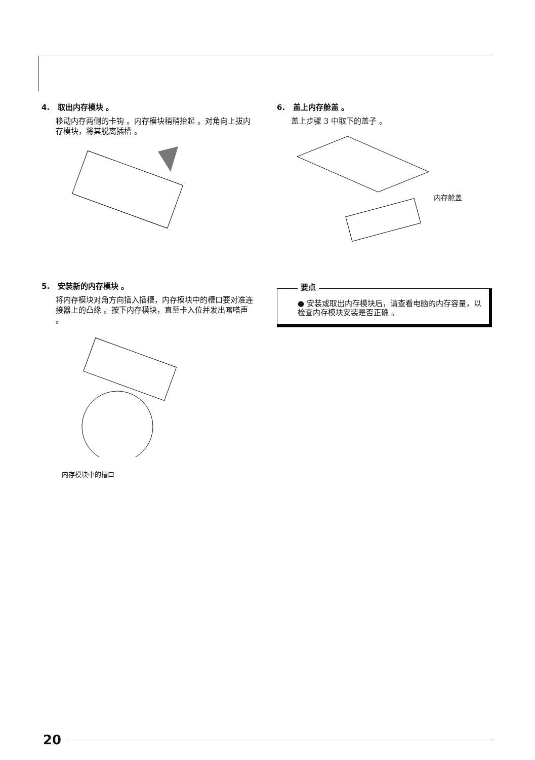4. 取出内存模块 。
移动内存两侧的卡钩 。内存模块稍稍抬起 。对角向上拔内存模块，将其脱离插槽 。
5. 安装新的内存模块 。
将内存模块对角方向插入插槽，内存模块中的槽口要对准连接器上的凸缘 。按下内存模块，直至卡入位并发出喀嗒声 。
内存模块中的槽口
6. 盖上内存舱盖 。
盖上步骤 3 中取下的盖子 。
内存舱盖
要点
● 安装或取出内存模块后，请查看电脑的内存容量，以检查内存模块安装是否正确 。
20